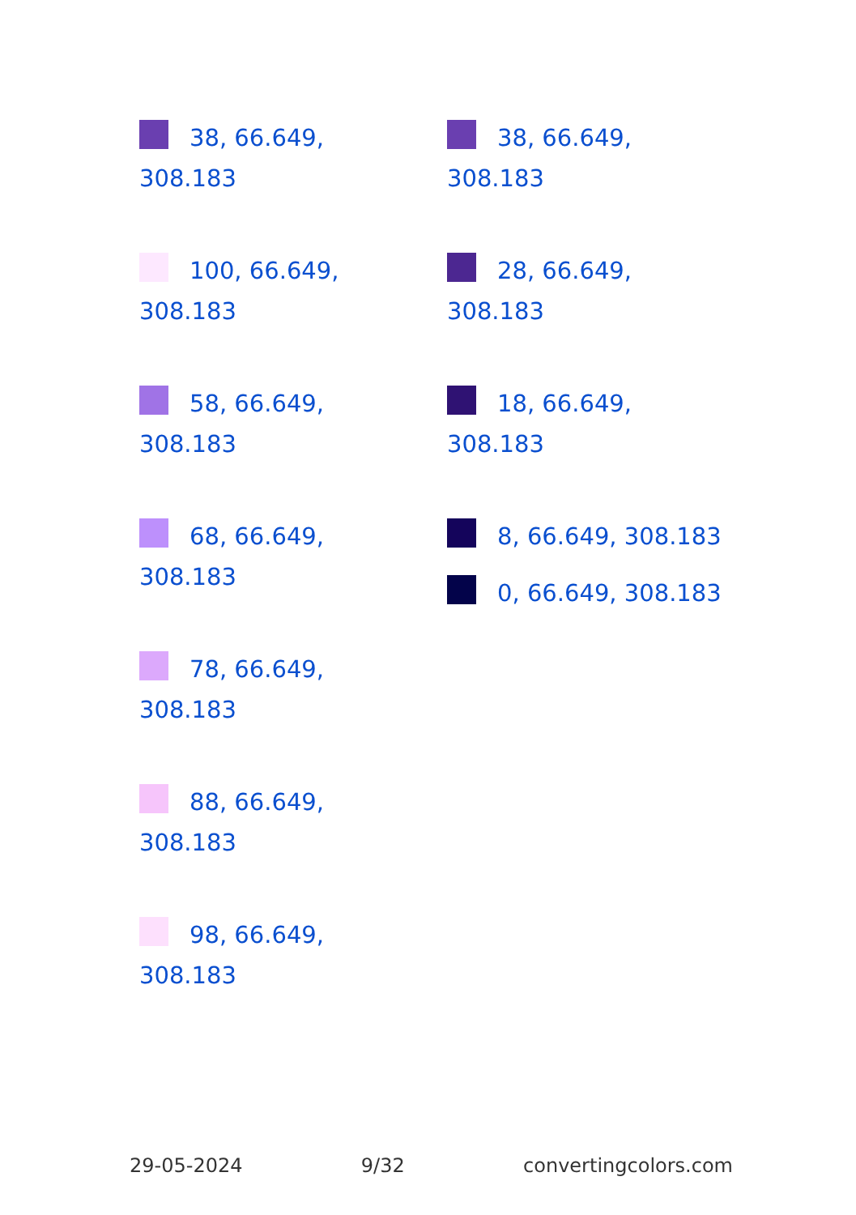38, 66.649, 308.183
100, 66.649, 308.183
58, 66.649, 308.183
68, 66.649, 308.183
78, 66.649, 308.183
88, 66.649, 308.183
98, 66.649, 308.183
38, 66.649, 308.183
28, 66.649, 308.183
18, 66.649, 308.183
8, 66.649, 308.183
0, 66.649, 308.183
29-05-2024 9/32 convertingcolors.com